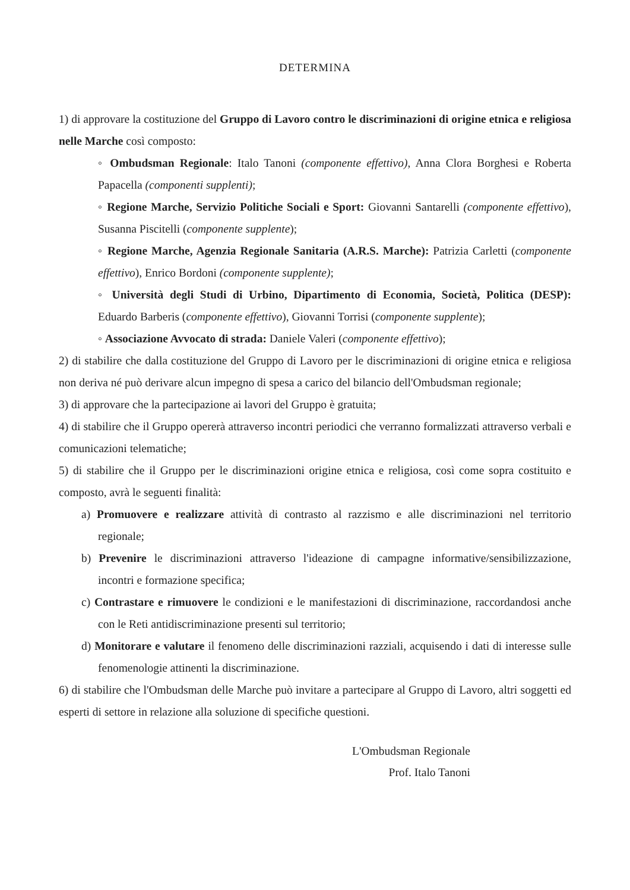DETERMINA
1) di approvare la costituzione del Gruppo di Lavoro contro le discriminazioni di origine etnica e religiosa nelle Marche così composto:
◦ Ombudsman Regionale: Italo Tanoni (componente effettivo), Anna Clora Borghesi e Roberta Papacella (componenti supplenti);
◦ Regione Marche, Servizio Politiche Sociali e Sport: Giovanni Santarelli (componente effettivo), Susanna Piscitelli (componente supplente);
◦ Regione Marche, Agenzia Regionale Sanitaria (A.R.S. Marche): Patrizia Carletti (componente effettivo), Enrico Bordoni (componente supplente);
◦ Università degli Studi di Urbino, Dipartimento di Economia, Società, Politica (DESP): Eduardo Barberis (componente effettivo), Giovanni Torrisi (componente supplente);
◦ Associazione Avvocato di strada: Daniele Valeri (componente effettivo);
2) di stabilire che dalla costituzione del Gruppo di Lavoro per le discriminazioni di origine etnica e religiosa non deriva né può derivare alcun impegno di spesa a carico del bilancio dell'Ombudsman regionale;
3) di approvare che la partecipazione ai lavori del Gruppo è gratuita;
4) di stabilire che il Gruppo opererà attraverso incontri periodici che verranno formalizzati attraverso verbali e comunicazioni telematiche;
5) di stabilire che il Gruppo per le discriminazioni origine etnica e religiosa, così come sopra costituito e composto, avrà le seguenti finalità:
a) Promuovere e realizzare attività di contrasto al razzismo e alle discriminazioni nel territorio regionale;
b) Prevenire le discriminazioni attraverso l'ideazione di campagne informative/sensibilizzazione, incontri e formazione specifica;
c) Contrastare e rimuovere le condizioni e le manifestazioni di discriminazione, raccordandosi anche con le Reti antidiscriminazione presenti sul territorio;
d) Monitorare e valutare il fenomeno delle discriminazioni razziali, acquisendo i dati di interesse sulle fenomenologie attinenti la discriminazione.
6) di stabilire che l'Ombudsman delle Marche può invitare a partecipare al Gruppo di Lavoro, altri soggetti ed esperti di settore in relazione alla soluzione di specifiche questioni.
L'Ombudsman Regionale
Prof. Italo Tanoni